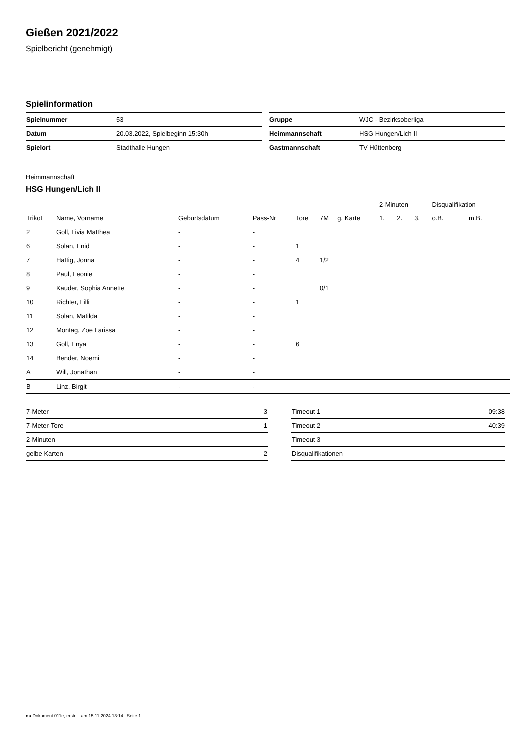Gießen 2021/2022
Spielbericht (genehmigt)
Spielinformation
| Spielnummer | 53 |
| Datum | 20.03.2022, Spielbeginn 15:30h |
| Spielort | Stadthalle Hungen |
| Gruppe | WJC - Bezirksoberliga |
| Heimmannschaft | HSG Hungen/Lich II |
| Gastmannschaft | TV Hüttenberg |
Heimmannschaft
HSG Hungen/Lich II
| | | | | | | | 2-Minuten | | | Disqualifikation | |
| --- | --- | --- | --- | --- | --- | --- | --- | --- | --- | --- | --- |
| Trikot | Name, Vorname | Geburtsdatum | Pass-Nr | Tore | 7M | g. Karte | 1. | 2. | 3. | o.B. | m.B. |
| 2 | Goll, Livia Matthea | - | - | | | | | | | | |
| 6 | Solan, Enid | - | - | 1 | | | | | | | |
| 7 | Hattig, Jonna | - | - | 4 | 1/2 | | | | | | |
| 8 | Paul, Leonie | - | - | | | | | | | | |
| 9 | Kauder, Sophia Annette | - | - | | 0/1 | | | | | | |
| 10 | Richter, Lilli | - | - | 1 | | | | | | | |
| 11 | Solan, Matilda | - | - | | | | | | | | |
| 12 | Montag, Zoe Larissa | - | - | | | | | | | | |
| 13 | Goll, Enya | - | - | 6 | | | | | | | |
| 14 | Bender, Noemi | - | - | | | | | | | | |
| A | Will, Jonathan | - | - | | | | | | | | |
| B | Linz, Birgit | - | - | | | | | | | | |
| 7-Meter | 3 |
| 7-Meter-Tore | 1 |
| 2-Minuten | |
| gelbe Karten | 2 |
| Timeout 1 | 09:38 |
| Timeout 2 | 40:39 |
| Timeout 3 | |
| Disqualifikationen | |
nu.Dokument 011e, erstellt am 15.11.2024 13:14 | Seite 1